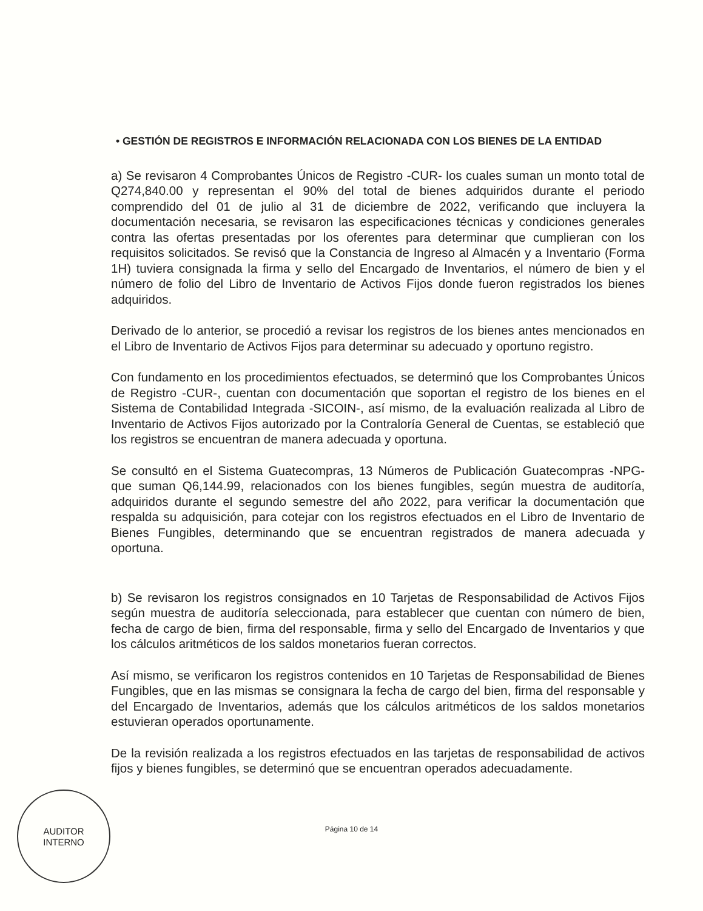• GESTIÓN DE REGISTROS E INFORMACIÓN RELACIONADA CON LOS BIENES DE LA ENTIDAD
a) Se revisaron 4 Comprobantes Únicos de Registro -CUR- los cuales suman un monto total de Q274,840.00 y representan el 90% del total de bienes adquiridos durante el periodo comprendido del 01 de julio al 31 de diciembre de 2022, verificando que incluyera la documentación necesaria, se revisaron las especificaciones técnicas y condiciones generales contra las ofertas presentadas por los oferentes para determinar que cumplieran con los requisitos solicitados. Se revisó que la Constancia de Ingreso al Almacén y a Inventario (Forma 1H) tuviera consignada la firma y sello del Encargado de Inventarios, el número de bien y el número de folio del Libro de Inventario de Activos Fijos donde fueron registrados los bienes adquiridos.
Derivado de lo anterior, se procedió a revisar los registros de los bienes antes mencionados en el Libro de Inventario de Activos Fijos para determinar su adecuado y oportuno registro.
Con fundamento en los procedimientos efectuados, se determinó que los Comprobantes Únicos de Registro -CUR-, cuentan con documentación que soportan el registro de los bienes en el Sistema de Contabilidad Integrada -SICOIN-, así mismo, de la evaluación realizada al Libro de Inventario de Activos Fijos autorizado por la Contraloría General de Cuentas, se estableció que los registros se encuentran de manera adecuada y oportuna.
Se consultó en el Sistema Guatecompras, 13 Números de Publicación Guatecompras -NPG- que suman Q6,144.99, relacionados con los bienes fungibles, según muestra de auditoría, adquiridos durante el segundo semestre del año 2022, para verificar la documentación que respalda su adquisición, para cotejar con los registros efectuados en el Libro de Inventario de Bienes Fungibles, determinando que se encuentran registrados de manera adecuada y oportuna.
b) Se revisaron los registros consignados en 10 Tarjetas de Responsabilidad de Activos Fijos según muestra de auditoría seleccionada, para establecer que cuentan con número de bien, fecha de cargo de bien, firma del responsable, firma y sello del Encargado de Inventarios y que los cálculos aritméticos de los saldos monetarios fueran correctos.
Así mismo, se verificaron los registros contenidos en 10 Tarjetas de Responsabilidad de Bienes Fungibles, que en las mismas se consignara la fecha de cargo del bien, firma del responsable y del Encargado de Inventarios, además que los cálculos aritméticos de los saldos monetarios estuvieran operados oportunamente.
De la revisión realizada a los registros efectuados en las tarjetas de responsabilidad de activos fijos y bienes fungibles, se determinó que se encuentran operados adecuadamente.
AUDITOR
INTERNO
Página 10 de 14